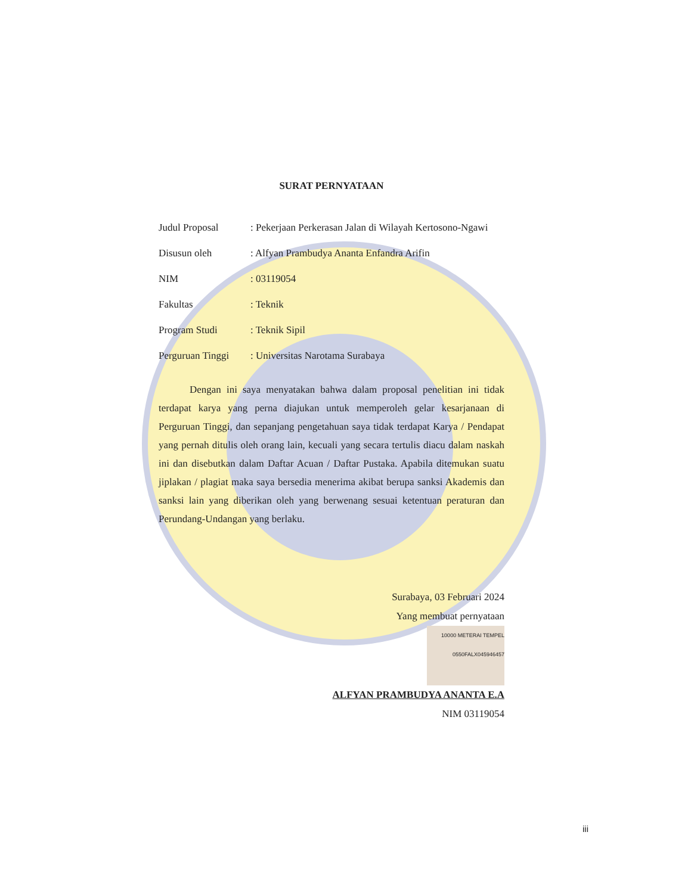SURAT PERNYATAAN
Judul Proposal : Pekerjaan Perkerasan Jalan di Wilayah Kertosono-Ngawi
Disusun oleh : Alfyan Prambudya Ananta Enfandra Arifin
NIM : 03119054
Fakultas : Teknik
Program Studi : Teknik Sipil
Perguruan Tinggi
: Universitas Narotama Surabaya
Dengan ini saya menyatakan bahwa dalam proposal penelitian ini tidak terdapat karya yang perna diajukan untuk memperoleh gelar kesarjanaan di Perguruan Tinggi, dan sepanjang pengetahuan saya tidak terdapat Karya / Pendapat yang pernah ditulis oleh orang lain, kecuali yang secara tertulis diacu dalam naskah ini dan disebutkan dalam Daftar Acuan / Daftar Pustaka. Apabila ditemukan suatu jiplakan / plagiat maka saya bersedia menerima akibat berupa sanksi Akademis dan sanksi lain yang diberikan oleh yang berwenang sesuai ketentuan peraturan dan Perundang-Undangan yang berlaku.
Surabaya, 03 Februari 2024
Yang membuat pernyataan
10000 METERAI TEMPEL 0550FALX045946457
ALFYAN PRAMBUDYA ANANTA E.A
NIM 03119054
iii